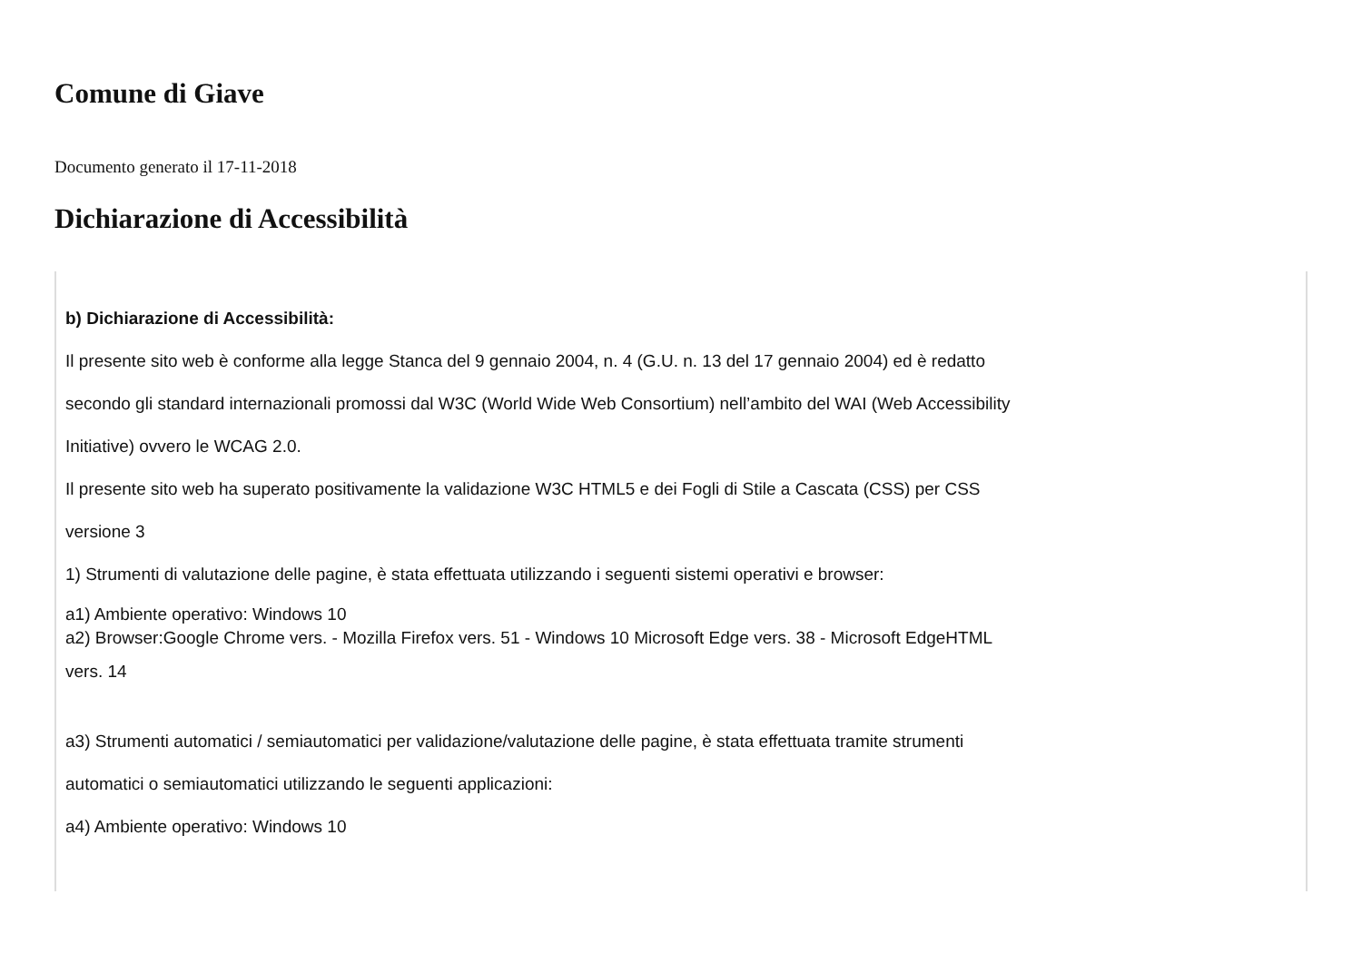Comune di Giave
Documento generato il 17-11-2018
Dichiarazione di Accessibilità
b) Dichiarazione di Accessibilità:
Il presente sito web è conforme alla legge Stanca del 9 gennaio 2004, n. 4 (G.U. n. 13 del 17 gennaio 2004) ed è redatto
secondo gli standard internazionali promossi dal W3C (World Wide Web Consortium) nell’ambito del WAI (Web Accessibility
Initiative) ovvero le WCAG 2.0.
Il presente sito web ha superato positivamente la validazione W3C HTML5 e dei Fogli di Stile a Cascata (CSS) per CSS
versione 3
1) Strumenti di valutazione delle pagine, è stata effettuata utilizzando i seguenti sistemi operativi e browser:
a1) Ambiente operativo: Windows 10
a2) Browser:Google Chrome vers. - Mozilla Firefox vers. 51 - Windows 10 Microsoft Edge vers. 38 - Microsoft EdgeHTML
vers. 14
a3) Strumenti automatici / semiautomatici per validazione/valutazione delle pagine, è stata effettuata tramite strumenti
automatici o semiautomatici utilizzando le seguenti applicazioni:
a4) Ambiente operativo: Windows 10